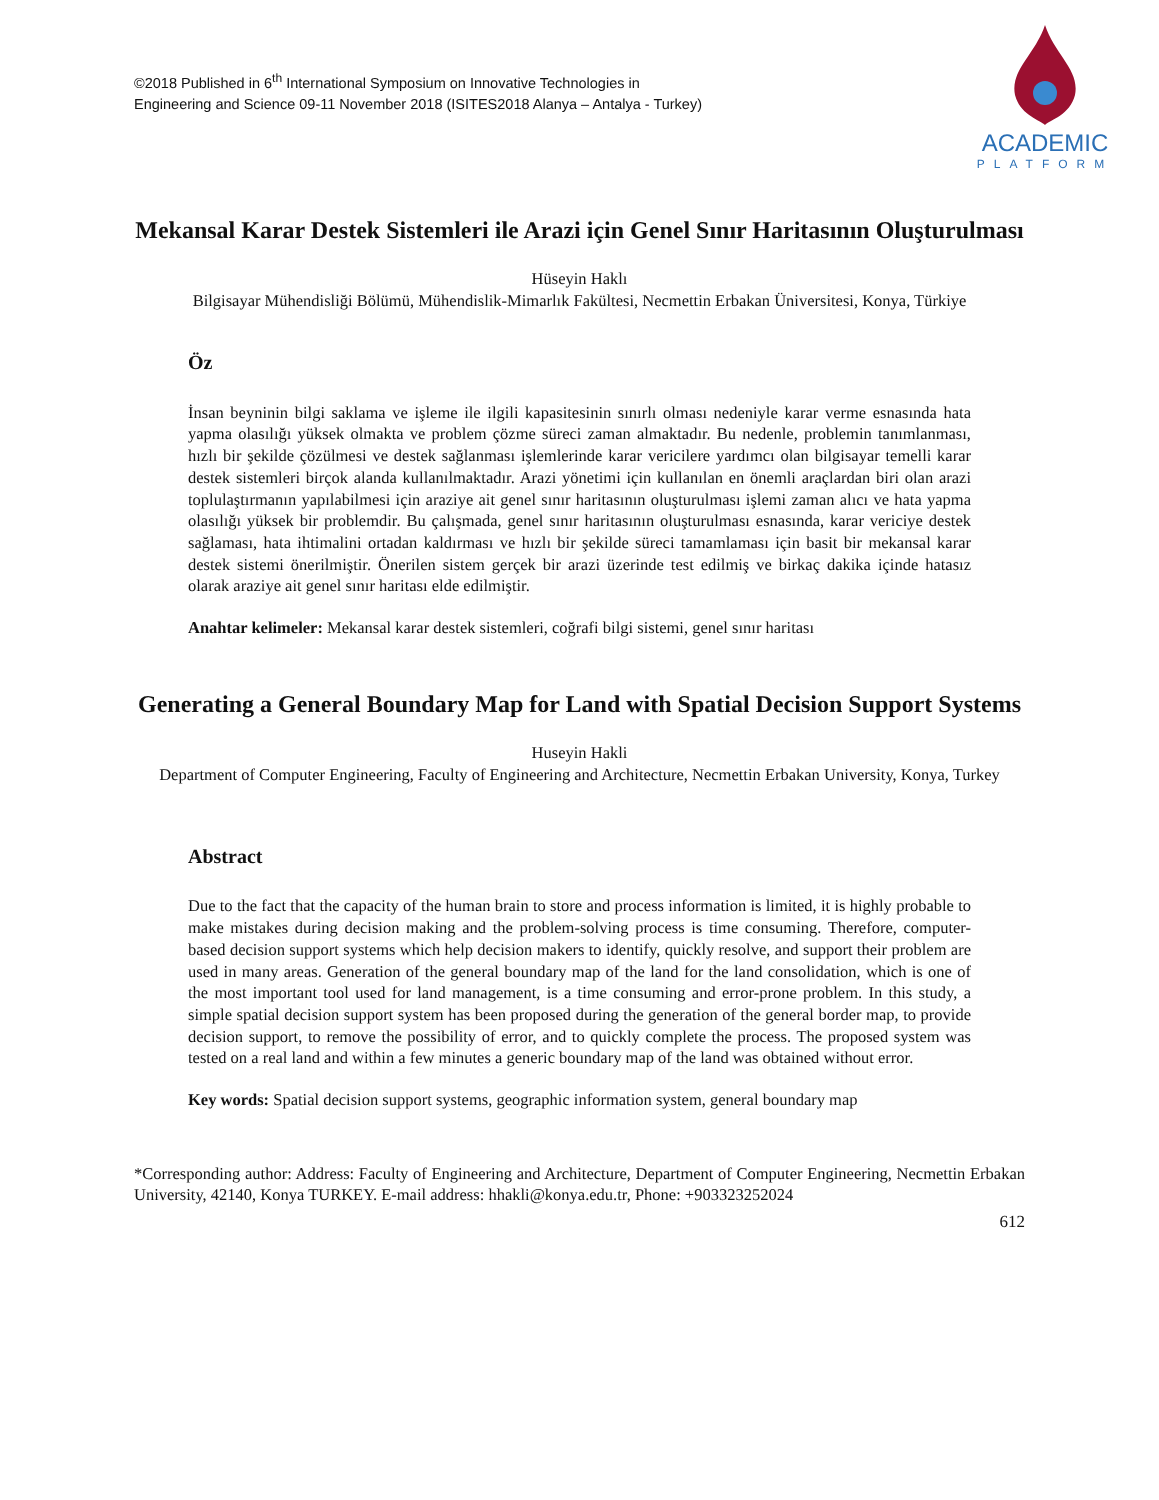©2018 Published in 6<sup>th</sup> International Symposium on Innovative Technologies in
Engineering and Science 09-11 November 2018 (ISITES2018 Alanya – Antalya - Turkey)
ACADEMIC
PLATFORM
Mekansal Karar Destek Sistemleri ile Arazi için Genel Sınır Haritasının Oluşturulması
Hüseyin Haklı
Bilgisayar Mühendisliği Bölümü, Mühendislik-Mimarlık Fakültesi, Necmettin Erbakan Üniversitesi, Konya, Türkiye
Öz
İnsan beyninin bilgi saklama ve işleme ile ilgili kapasitesinin sınırlı olması nedeniyle karar verme esnasında hata yapma olasılığı yüksek olmakta ve problem çözme süreci zaman almaktadır. Bu nedenle, problemin tanımlanması, hızlı bir şekilde çözülmesi ve destek sağlanması işlemlerinde karar vericilere yardımcı olan bilgisayar temelli karar destek sistemleri birçok alanda kullanılmaktadır. Arazi yönetimi için kullanılan en önemli araçlardan biri olan arazi toplulaştırmanın yapılabilmesi için araziye ait genel sınır haritasının oluşturulması işlemi zaman alıcı ve hata yapma olasılığı yüksek bir problemdir. Bu çalışmada, genel sınır haritasının oluşturulması esnasında, karar vericiye destek sağlaması, hata ihtimalini ortadan kaldırması ve hızlı bir şekilde süreci tamamlaması için basit bir mekansal karar destek sistemi önerilmiştir. Önerilen sistem gerçek bir arazi üzerinde test edilmiş ve birkaç dakika içinde hatasız olarak araziye ait genel sınır haritası elde edilmiştir.
Anahtar kelimeler: Mekansal karar destek sistemleri, coğrafi bilgi sistemi, genel sınır haritası
Generating a General Boundary Map for Land with Spatial Decision Support Systems
Huseyin Hakli
Department of Computer Engineering, Faculty of Engineering and Architecture, Necmettin Erbakan University, Konya, Turkey
Abstract
Due to the fact that the capacity of the human brain to store and process information is limited, it is highly probable to make mistakes during decision making and the problem-solving process is time consuming. Therefore, computer-based decision support systems which help decision makers to identify, quickly resolve, and support their problem are used in many areas. Generation of the general boundary map of the land for the land consolidation, which is one of the most important tool used for land management, is a time consuming and error-prone problem. In this study, a simple spatial decision support system has been proposed during the generation of the general border map, to provide decision support, to remove the possibility of error, and to quickly complete the process. The proposed system was tested on a real land and within a few minutes a generic boundary map of the land was obtained without error.
Key words: Spatial decision support systems, geographic information system, general boundary map
*Corresponding author: Address: Faculty of Engineering and Architecture, Department of Computer Engineering, Necmettin Erbakan University, 42140, Konya TURKEY. E-mail address: hhakli@konya.edu.tr, Phone: +903323252024
612